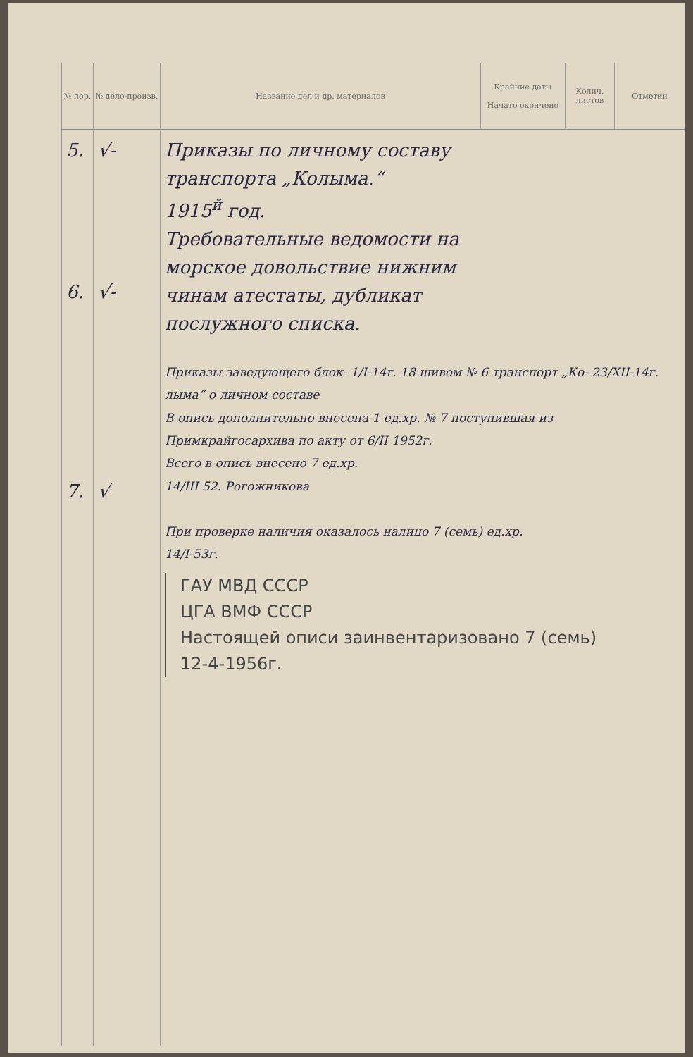| № пор. | № дело-произв. | Название дел и др. материалов | Крайние даты Начато окончено | Колич. листов | Отметки |
| --- | --- | --- | --- | --- | --- |
| 5. 6. 7. | √- √- √ | Приказы по личному составу транспорта „Колыма.“ 1915<sup>й</sup> год. Требовательные ведомости на морское довольствие нижним чинам атестаты, дубликат послужного списка. Приказы заведующего блок- 1/I-14г. 18 шивом № 6 транспорт „Ко- 23/XII-14г. лыма“ о личном составе В опись дополнительно внесена 1 ед.хр. № 7 поступившая из Примкрайгосархива по акту от 6/II 1952г. Всего в опись внесено 7 ед.хр. 14/III 52. Рогожникова При проверке наличия оказалось налицо 7 (семь) ед.хр. 14/I-53г. ГАУ МВД СССР ЦГА ВМФ СССР Настоящей описи заинвентаризовано 7 (семь) 12-4-1956г. | | | |